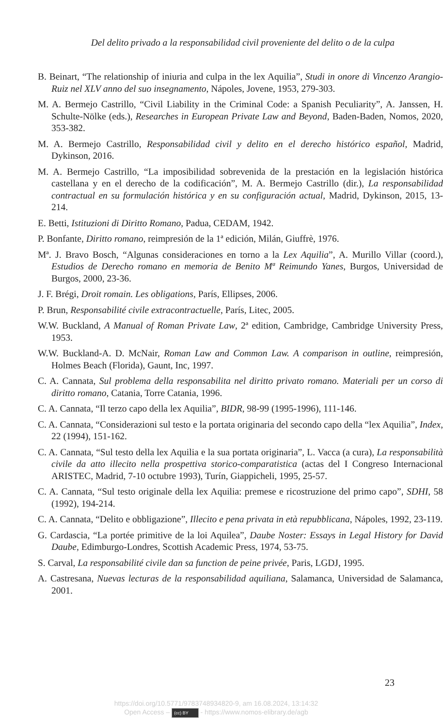Del delito privado a la responsabilidad civil proveniente del delito o de la culpa
B. Beinart, “The relationship of iniuria and culpa in the lex Aquilia”, Studi in onore di Vincenzo Arangio-Ruiz nel XLV anno del suo insegnamento, Nápoles, Jovene, 1953, 279-303.
M. A. Bermejo Castrillo, “Civil Liability in the Criminal Code: a Spanish Peculiarity”, A. Janssen, H. Schulte-Nölke (eds.), Researches in European Private Law and Beyond, Baden-Baden, Nomos, 2020, 353-382.
M. A. Bermejo Castrillo, Responsabilidad civil y delito en el derecho histórico español, Madrid, Dykinson, 2016.
M. A. Bermejo Castrillo, “La imposibilidad sobrevenida de la prestación en la legislación histórica castellana y en el derecho de la codificación”, M. A. Bermejo Castrillo (dir.), La responsabilidad contractual en su formulación histórica y en su configuración actual, Madrid, Dykinson, 2015, 13-214.
E. Betti, Istituzioni di Diritto Romano, Padua, CEDAM, 1942.
P. Bonfante, Diritto romano, reimpresión de la 1ª edición, Milán, Giuffrè, 1976.
Mª. J. Bravo Bosch, “Algunas consideraciones en torno a la Lex Aquilia”, A. Murillo Villar (coord.), Estudios de Derecho romano en memoria de Benito Mª Reimundo Yanes, Burgos, Universidad de Burgos, 2000, 23-36.
J. F. Brégi, Droit romain. Les obligations, París, Ellipses, 2006.
P. Brun, Responsabilité civile extracontractuelle, París, Litec, 2005.
W.W. Buckland, A Manual of Roman Private Law, 2ª edition, Cambridge, Cambridge University Press, 1953.
W.W. Buckland-A. D. McNair, Roman Law and Common Law. A comparison in outline, reimpresión, Holmes Beach (Florida), Gaunt, Inc, 1997.
C. A. Cannata, Sul problema della responsabilita nel diritto privato romano. Materiali per un corso di diritto romano, Catania, Torre Catania, 1996.
C. A. Cannata, “Il terzo capo della lex Aquilia”, BIDR, 98-99 (1995-1996), 111-146.
C. A. Cannata, “Considerazioni sul testo e la portata originaria del secondo capo della “lex Aquilia”, Index, 22 (1994), 151-162.
C. A. Cannata, “Sul testo della lex Aquilia e la sua portata originaria”, L. Vacca (a cura), La responsabilità civile da atto illecito nella prospettiva storico-comparatistica (actas del I Congreso Internacional ARISTEC, Madrid, 7-10 octubre 1993), Turín, Giappicheli, 1995, 25-57.
C. A. Cannata, “Sul testo originale della lex Aquilia: premese e ricostruzione del primo capo”, SDHI, 58 (1992), 194-214.
C. A. Cannata, “Delito e obbligazione”, Illecito e pena privata in età repubblicana, Nápoles, 1992, 23-119.
G. Cardascia, “La portée primitive de la loi Aquilea”, Daube Noster: Essays in Legal History for David Daube, Edimburgo-Londres, Scottish Academic Press, 1974, 53-75.
S. Carval, La responsabilité civile dan sa function de peine privée, Paris, LGDJ, 1995.
A. Castresana, Nuevas lecturas de la responsabilidad aquiliana, Salamanca, Universidad de Salamanca, 2001.
23
https://doi.org/10.5771/9783748934820-9, am 16.08.2024, 13:14:32
Open Access – (cc) BY - https://www.nomos-elibrary.de/agb